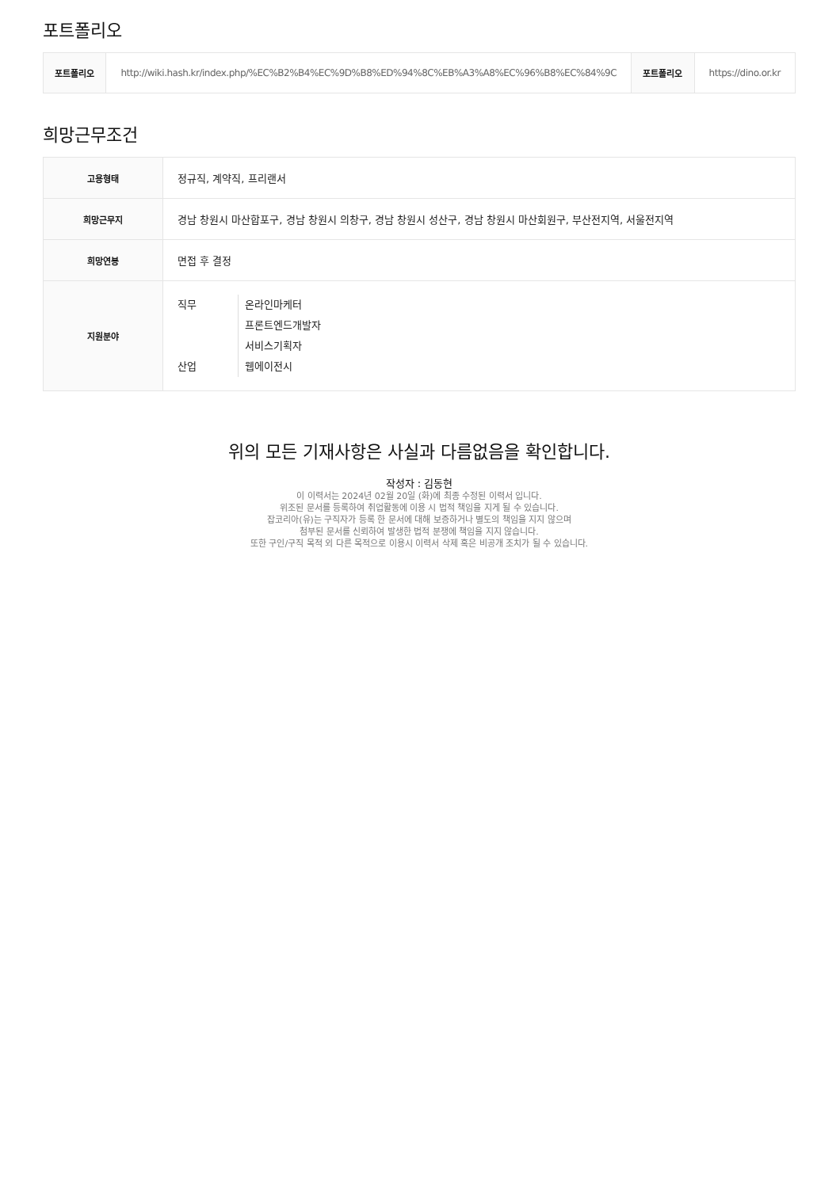포트폴리오
| 포트폴리오 | http://wiki.hash.kr/index.php/%EC%B2%B4%EC%9D%B8%ED%94%8C%EB%A3%A8%EC%96%B8%EC%84%9C | 포트폴리오 | https://dino.or.kr |
희망근무조건
| 고용형태 | 정규직, 계약직, 프리랜서 |
| 희망근무지 | 경남 창원시 마산합포구, 경남 창원시 의창구, 경남 창원시 성산구, 경남 창원시 마산회원구, 부산전지역, 서울전지역 |
| 희망연봉 | 면접 후 결정 |
| 지원분야 | 직무 온라인마케터 프론트엔드개발자 서비스기획자 산업 웹에이전시 |
위의 모든 기재사항은 사실과 다름없음을 확인합니다.
작성자 : 김동현
이 이력서는 2024년 02월 20일 (화)에 최종 수정된 이력서 입니다.
위조된 문서를 등록하여 취업활동에 이용 시 법적 책임을 지게 될 수 있습니다.
잡코리아(유)는 구직자가 등록 한 문서에 대해 보증하거나 별도의 책임을 지지 않으며
첨부된 문서를 신뢰하여 발생한 법적 분쟁에 책임을 지지 않습니다.
또한 구인/구직 목적 외 다른 목적으로 이용시 이력서 삭제 혹은 비공개 조치가 될 수 있습니다.